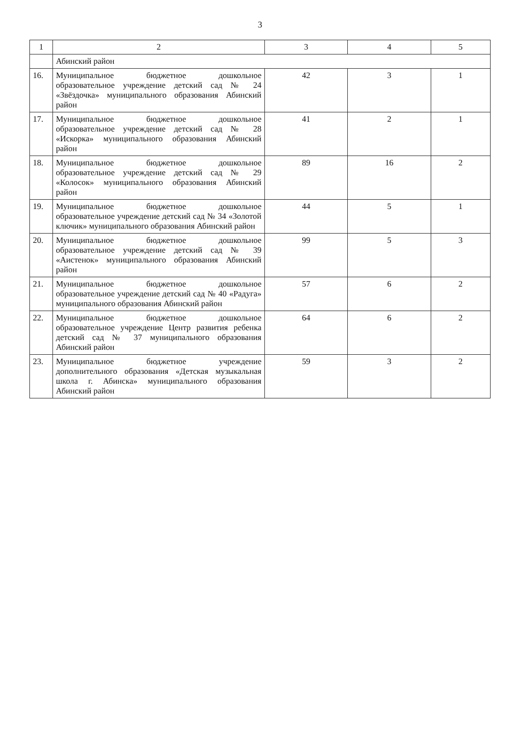3
| 1 | 2 | 3 | 4 | 5 |
| --- | --- | --- | --- | --- |
| | Абинский район | | | |
| 16. | Муниципальное бюджетное дошкольное образовательное учреждение детский сад № 24 «Звёздочка» муниципального образования Абинский район | 42 | 3 | 1 |
| 17. | Муниципальное бюджетное дошкольное образовательное учреждение детский сад № 28 «Искорка» муниципального образования Абинский район | 41 | 2 | 1 |
| 18. | Муниципальное бюджетное дошкольное образовательное учреждение детский сад № 29 «Колосок» муниципального образования Абинский район | 89 | 16 | 2 |
| 19. | Муниципальное бюджетное дошкольное образовательное учреждение детский сад № 34 «Золотой ключик» муниципального образования Абинский район | 44 | 5 | 1 |
| 20. | Муниципальное бюджетное дошкольное образовательное учреждение детский сад № 39 «Аистенок» муниципального образования Абинский район | 99 | 5 | 3 |
| 21. | Муниципальное бюджетное дошкольное образовательное учреждение детский сад № 40 «Радуга» муниципального образования Абинский район | 57 | 6 | 2 |
| 22. | Муниципальное бюджетное дошкольное образовательное учреждение Центр развития ребенка детский сад № 37 муниципального образования Абинский район | 64 | 6 | 2 |
| 23. | Муниципальное бюджетное учреждение дополнительного образования «Детская музыкальная школа г. Абинска» муниципального образования Абинский район | 59 | 3 | 2 |